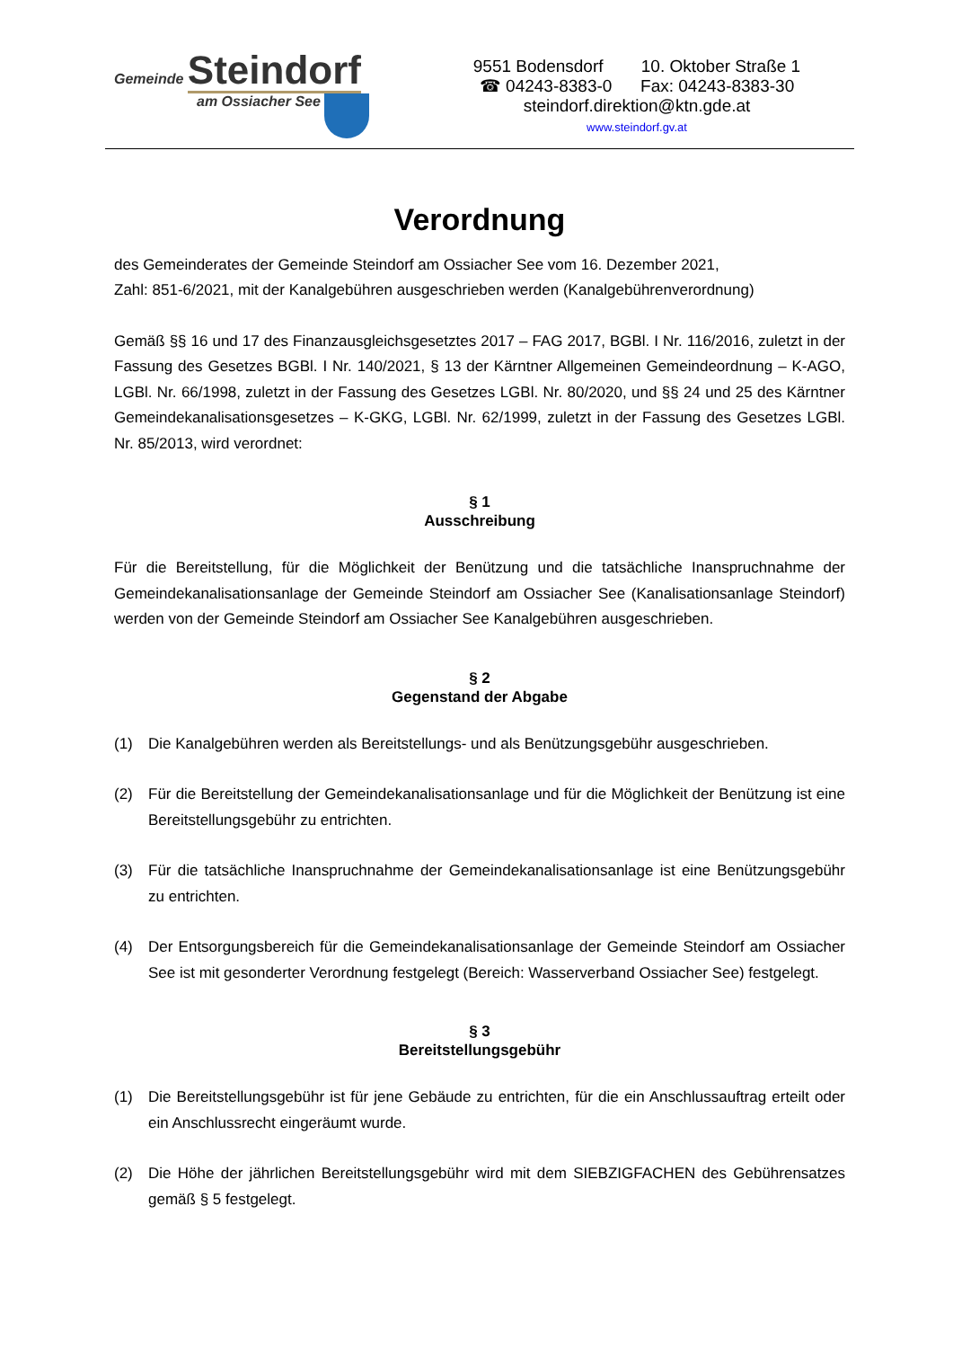Gemeinde Steindorf
am Ossiacher See
9551 Bodensdorf 10. Oktober Straße 1
☎ 04243-8383-0 Fax: 04243-8383-30
steindorf.direktion@ktn.gde.at
www.steindorf.gv.at
Verordnung
des Gemeinderates der Gemeinde Steindorf am Ossiacher See vom 16. Dezember 2021,
Zahl: 851-6/2021, mit der Kanalgebühren ausgeschrieben werden (Kanalgebührenverordnung)
Gemäß §§ 16 und 17 des Finanzausgleichsgesetztes 2017 – FAG 2017, BGBl. I Nr. 116/2016, zuletzt in der Fassung des Gesetzes BGBl. I Nr. 140/2021, § 13 der Kärntner Allgemeinen Gemeindeordnung – K-AGO, LGBl. Nr. 66/1998, zuletzt in der Fassung des Gesetzes LGBl. Nr. 80/2020, und §§ 24 und 25 des Kärntner Gemeindekanalisationsgesetzes – K-GKG, LGBl. Nr. 62/1999, zuletzt in der Fassung des Gesetzes LGBl. Nr. 85/2013, wird verordnet:
§ 1
Ausschreibung
Für die Bereitstellung, für die Möglichkeit der Benützung und die tatsächliche Inanspruchnahme der Gemeindekanalisationsanlage der Gemeinde Steindorf am Ossiacher See (Kanalisationsanlage Steindorf) werden von der Gemeinde Steindorf am Ossiacher See Kanalgebühren ausgeschrieben.
§ 2
Gegenstand der Abgabe
(1) Die Kanalgebühren werden als Bereitstellungs- und als Benützungsgebühr ausgeschrieben.
(2) Für die Bereitstellung der Gemeindekanalisationsanlage und für die Möglichkeit der Benützung ist eine Bereitstellungsgebühr zu entrichten.
(3) Für die tatsächliche Inanspruchnahme der Gemeindekanalisationsanlage ist eine Benützungsgebühr zu entrichten.
(4) Der Entsorgungsbereich für die Gemeindekanalisationsanlage der Gemeinde Steindorf am Ossiacher See ist mit gesonderter Verordnung festgelegt (Bereich: Wasserverband Ossiacher See) festgelegt.
§ 3
Bereitstellungsgebühr
(1) Die Bereitstellungsgebühr ist für jene Gebäude zu entrichten, für die ein Anschlussauftrag erteilt oder ein Anschlussrecht eingeräumt wurde.
(2) Die Höhe der jährlichen Bereitstellungsgebühr wird mit dem SIEBZIGFACHEN des Gebührensatzes gemäß § 5 festgelegt.